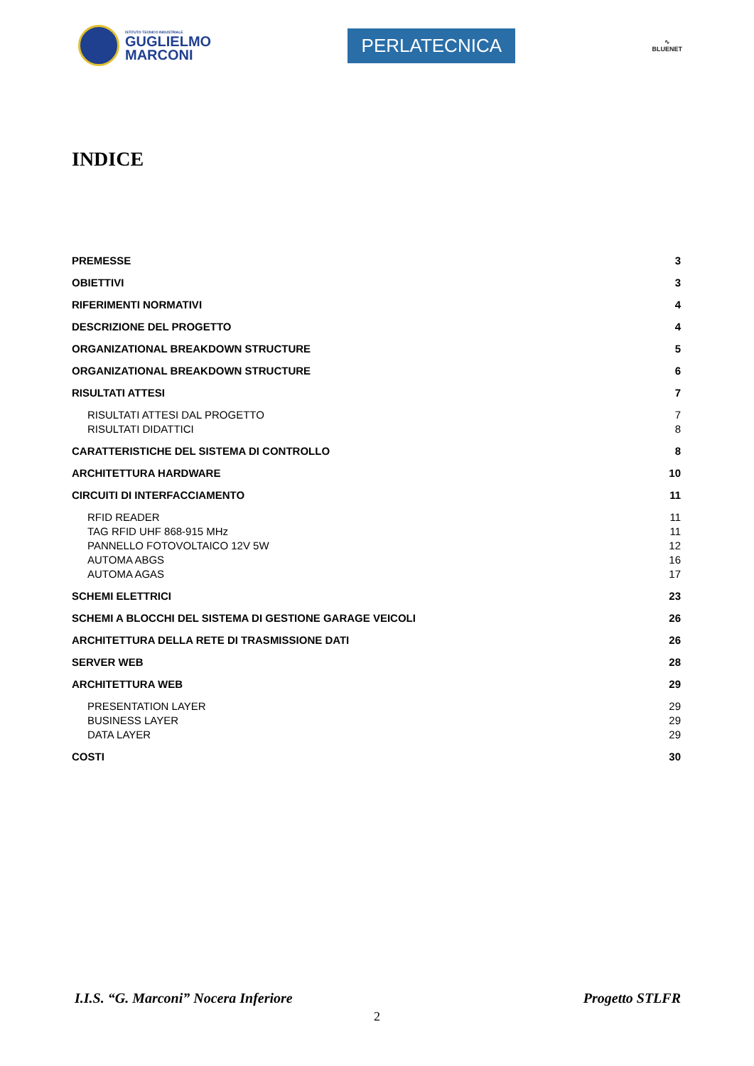ISTITUTO TECNICO INDUSTRIALE
GUGLIELMO
MARCONI
PERLATECNICA
∿
BLUENET
INDICE
PREMESSE 3
OBIETTIVI 3
RIFERIMENTI NORMATIVI 4
DESCRIZIONE DEL PROGETTO 4
ORGANIZATIONAL BREAKDOWN STRUCTURE 5
ORGANIZATIONAL BREAKDOWN STRUCTURE 6
RISULTATI ATTESI 7
RISULTATI ATTESI DAL PROGETTO 7
RISULTATI DIDATTICI 8
CARATTERISTICHE DEL SISTEMA DI CONTROLLO 8
ARCHITETTURA HARDWARE 10
CIRCUITI DI INTERFACCIAMENTO 11
RFID READER 11
TAG RFID UHF 868-915 MHz 11
PANNELLO FOTOVOLTAICO 12V 5W 12
AUTOMA ABGS 16
AUTOMA AGAS 17
SCHEMI ELETTRICI 23
SCHEMI A BLOCCHI DEL SISTEMA DI GESTIONE GARAGE VEICOLI 26
ARCHITETTURA DELLA RETE DI TRASMISSIONE DATI 26
SERVER WEB 28
ARCHITETTURA WEB 29
PRESENTATION LAYER 29
BUSINESS LAYER 29
DATA LAYER 29
COSTI 30
I.I.S. “G. Marconi” Nocera Inferiore Progetto STLFR
2